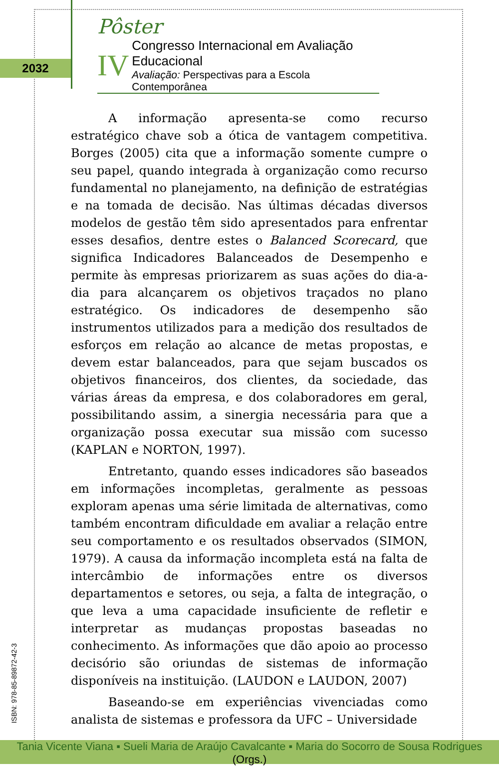2032
Pôster
IV
Congresso Internacional em Avaliação Educacional
Avaliação: Perspectivas para a Escola Contemporânea
A informação apresenta-se como recurso estratégico chave sob a ótica de vantagem competitiva. Borges (2005) cita que a informação somente cumpre o seu papel, quando integrada à organização como recurso fundamental no planejamento, na definição de estratégias e na tomada de decisão. Nas últimas décadas diversos modelos de gestão têm sido apresentados para enfrentar esses desafios, dentre estes o Balanced Scorecard, que significa Indicadores Balanceados de Desempenho e permite às empresas priorizarem as suas ações do dia-a-dia para alcançarem os objetivos traçados no plano estratégico. Os indicadores de desempenho são instrumentos utilizados para a medição dos resultados de esforços em relação ao alcance de metas propostas, e devem estar balanceados, para que sejam buscados os objetivos financeiros, dos clientes, da sociedade, das várias áreas da empresa, e dos colaboradores em geral, possibilitando assim, a sinergia necessária para que a organização possa executar sua missão com sucesso (KAPLAN e NORTON, 1997).
Entretanto, quando esses indicadores são baseados em informações incompletas, geralmente as pessoas exploram apenas uma série limitada de alternativas, como também encontram dificuldade em avaliar a relação entre seu comportamento e os resultados observados (SIMON, 1979). A causa da informação incompleta está na falta de intercâmbio de informações entre os diversos departamentos e setores, ou seja, a falta de integração, o que leva a uma capacidade insuficiente de refletir e interpretar as mudanças propostas baseadas no conhecimento. As informações que dão apoio ao processo decisório são oriundas de sistemas de informação disponíveis na instituição. (LAUDON e LAUDON, 2007)
Baseando-se em experiências vivenciadas como analista de sistemas e professora da UFC – Universidade
ISBN: 978-85-89872-42-3
Tania Vicente Viana ▪ Sueli Maria de Araújo Cavalcante ▪ Maria do Socorro de Sousa Rodrigues (Orgs.)